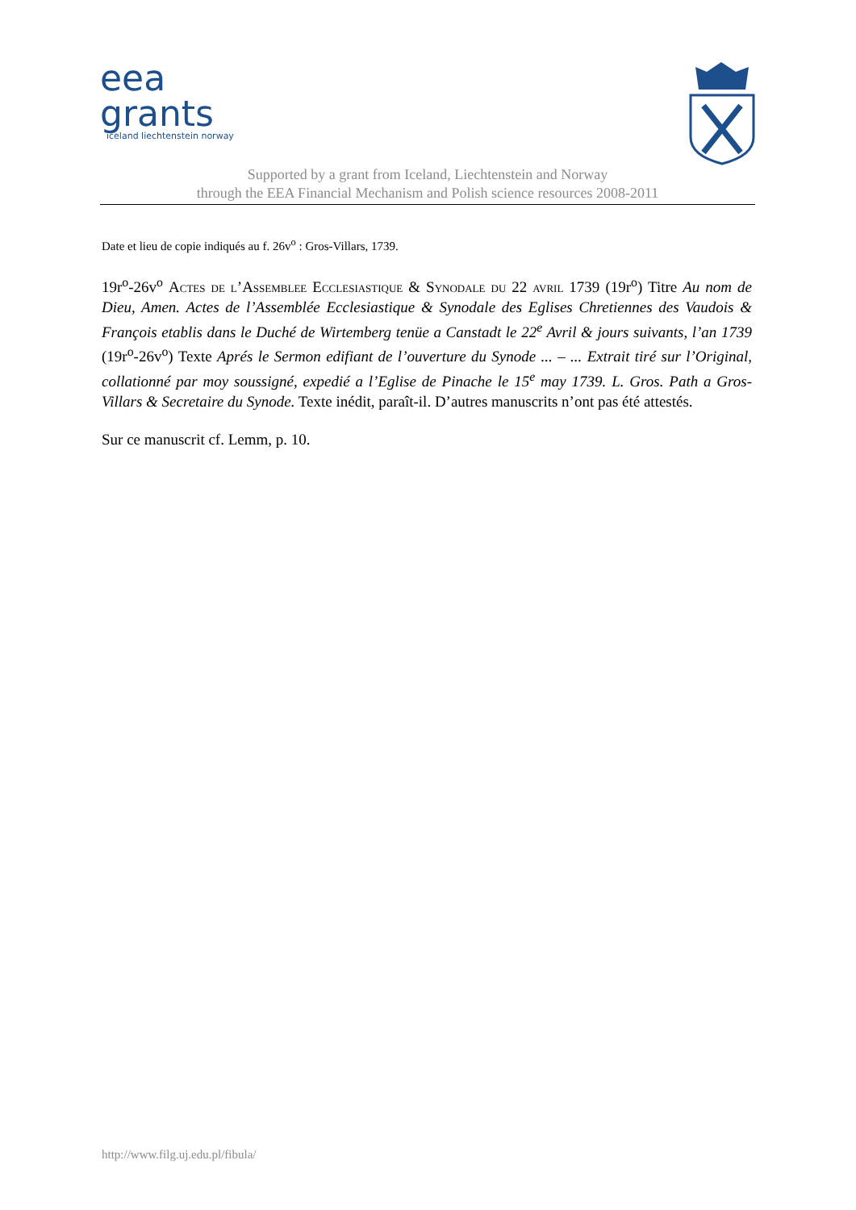eea
grants
iceland liechtenstein norway
Supported by a grant from Iceland, Liechtenstein and Norway
through the EEA Financial Mechanism and Polish science resources 2008-2011
Date et lieu de copie indiqués au f. 26v<sup>o</sup> : Gros-Villars, 1739.
19r<sup>o</sup>-26v<sup>o</sup> Actes de l’Assemblee Ecclesiastique & Synodale du 22 avril 1739 (19r<sup>o</sup>) Titre Au nom de Dieu, Amen. Actes de l’Assemblée Ecclesiastique & Synodale des Eglises Chretiennes des Vaudois & François etablis dans le Duché de Wirtemberg tenüe a Canstadt le 22<sup>e</sup> Avril & jours suivants, l’an 1739 (19r<sup>o</sup>-26v<sup>o</sup>) Texte Aprés le Sermon edifiant de l’ouverture du Synode ... – ... Extrait tiré sur l’Original, collationné par moy soussigné, expedié a l’Eglise de Pinache le 15<sup>e</sup> may 1739. L. Gros. Path a Gros-Villars & Secretaire du Synode. Texte inédit, paraît-il. D’autres manuscrits n’ont pas été attestés.
Sur ce manuscrit cf. Lemm, p. 10.
http://www.filg.uj.edu.pl/fibula/